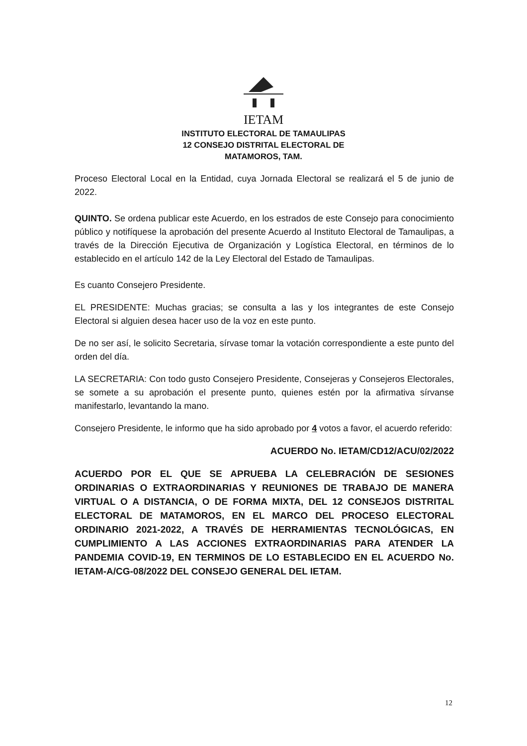IETAM
INSTITUTO ELECTORAL DE TAMAULIPAS
12 CONSEJO DISTRITAL ELECTORAL DE
MATAMOROS, TAM.
Proceso Electoral Local en la Entidad, cuya Jornada Electoral se realizará el 5 de junio de 2022.
QUINTO. Se ordena publicar este Acuerdo, en los estrados de este Consejo para conocimiento público y notifíquese la aprobación del presente Acuerdo al Instituto Electoral de Tamaulipas, a través de la Dirección Ejecutiva de Organización y Logística Electoral, en términos de lo establecido en el artículo 142 de la Ley Electoral del Estado de Tamaulipas.
Es cuanto Consejero Presidente.
EL PRESIDENTE: Muchas gracias; se consulta a las y los integrantes de este Consejo Electoral si alguien desea hacer uso de la voz en este punto.
De no ser así, le solicito Secretaria, sírvase tomar la votación correspondiente a este punto del orden del día.
LA SECRETARIA: Con todo gusto Consejero Presidente, Consejeras y Consejeros Electorales, se somete a su aprobación el presente punto, quienes estén por la afirmativa sírvanse manifestarlo, levantando la mano.
Consejero Presidente, le informo que ha sido aprobado por 4 votos a favor, el acuerdo referido:
ACUERDO No. IETAM/CD12/ACU/02/2022
ACUERDO POR EL QUE SE APRUEBA LA CELEBRACIÓN DE SESIONES ORDINARIAS O EXTRAORDINARIAS Y REUNIONES DE TRABAJO DE MANERA VIRTUAL O A DISTANCIA, O DE FORMA MIXTA, DEL 12 CONSEJOS DISTRITAL ELECTORAL DE MATAMOROS, EN EL MARCO DEL PROCESO ELECTORAL ORDINARIO 2021-2022, A TRAVÉS DE HERRAMIENTAS TECNOLÓGICAS, EN CUMPLIMIENTO A LAS ACCIONES EXTRAORDINARIAS PARA ATENDER LA PANDEMIA COVID-19, EN TERMINOS DE LO ESTABLECIDO EN EL ACUERDO No. IETAM-A/CG-08/2022 DEL CONSEJO GENERAL DEL IETAM.
12